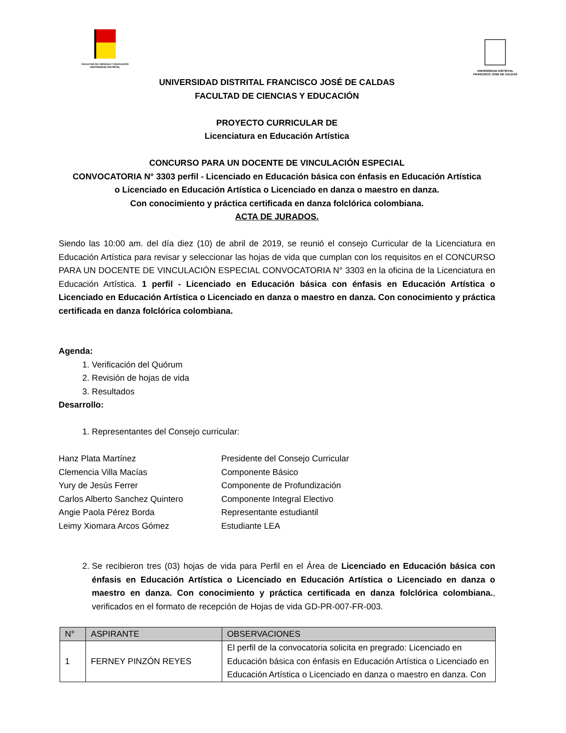FACULTAD DE CIENCIAS Y EDUCACIÓN
UNIVERSIDAD DISTRITAL
UNIVERSIDAD DISTRITAL
FRANCISCO JOSE DE CALDAS
UNIVERSIDAD DISTRITAL FRANCISCO JOSÉ DE CALDAS
FACULTAD DE CIENCIAS Y EDUCACIÓN
PROYECTO CURRICULAR DE
Licenciatura en Educación Artística
CONCURSO PARA UN DOCENTE DE VINCULACIÓN ESPECIAL
CONVOCATORIA N° 3303 perfil - Licenciado en Educación básica con énfasis en Educación Artística
o Licenciado en Educación Artística o Licenciado en danza o maestro en danza.
Con conocimiento y práctica certificada en danza folclórica colombiana.
ACTA DE JURADOS.
Siendo las 10:00 am. del día diez (10) de abril de 2019, se reunió el consejo Curricular de la Licenciatura en Educación Artística para revisar y seleccionar las hojas de vida que cumplan con los requisitos en el CONCURSO PARA UN DOCENTE DE VINCULACIÓN ESPECIAL CONVOCATORIA N° 3303 en la oficina de la Licenciatura en Educación Artística. 1 perfil - Licenciado en Educación básica con énfasis en Educación Artística o Licenciado en Educación Artística o Licenciado en danza o maestro en danza. Con conocimiento y práctica certificada en danza folclórica colombiana.
Agenda:
1. Verificación del Quórum
2. Revisión de hojas de vida
3. Resultados
Desarrollo:
1. Representantes del Consejo curricular:
Hanz Plata Martínez
Presidente del Consejo Curricular
Clemencia Villa Macías
Componente Básico
Yury de Jesús Ferrer
Componente de Profundización
Carlos Alberto Sanchez Quintero
Componente Integral Electivo
Angie Paola Pérez Borda
Representante estudiantil
Leimy Xiomara Arcos Gómez
Estudiante LEA
2. Se recibieron tres (03) hojas de vida para Perfil en el Área de Licenciado en Educación básica con énfasis en Educación Artística o Licenciado en Educación Artística o Licenciado en danza o maestro en danza. Con conocimiento y práctica certificada en danza folclórica colombiana., verificados en el formato de recepción de Hojas de vida GD-PR-007-FR-003.
| N° | ASPIRANTE | OBSERVACIONES |
| --- | --- | --- |
| 1 | FERNEY PINZÓN REYES | El perfil de la convocatoria solicita en pregrado: Licenciado en Educación básica con énfasis en Educación Artística o Licenciado en Educación Artística o Licenciado en danza o maestro en danza. Con |